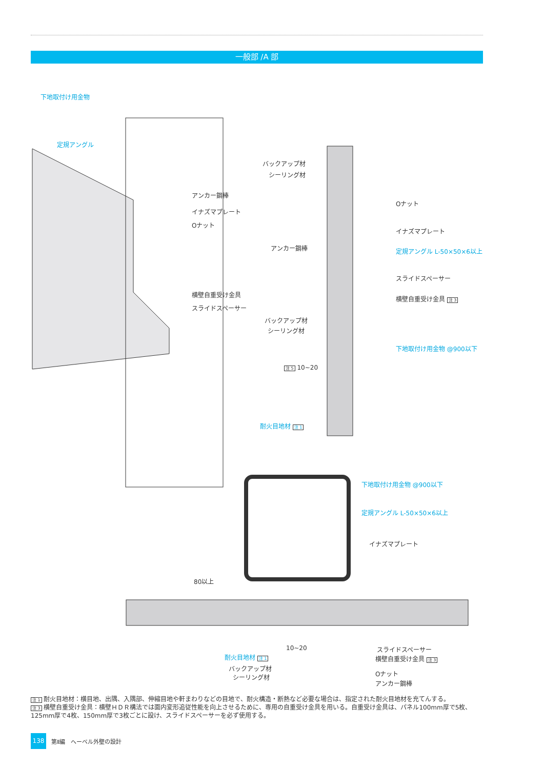一般部 /A 部
下地取付け用金物
定規アングル
アンカー鋼棒
イナズマプレート
Oナット
横壁自重受け金具
スライドスペーサー
バックアップ材
シーリング材
Oナット
イナズマプレート
アンカー鋼棒 定規アングル L-50×50×6以上
スライドスペーサー
横壁自重受け金具 注 3
バックアップ材
シーリング材
下地取付け用金物 @900以下
注 5 10~20
耐火目地材 注 1
下地取付け用金物 @900以下
定規アングル L-50×50×6以上
イナズマプレート
80以上
10~20
耐火目地材 注 1
バックアップ材
シーリング材
スライドスペーサー
横壁自重受け金具 注 3
Oナット
アンカー鋼棒
注 1 耐火目地材：横目地、出隅、入隅部、伸縮目地や軒まわりなどの目地で、耐火構造・断熱など必要な場合は、指定された耐火目地材を充てんする。
注 3 横壁自重受け金具：横壁ＨＤＲ構法では面内変形追従性能を向上させるために、専用の自重受け金具を用いる。自重受け金具は、パネル100mm厚で5枚、125mm厚で4枚、150mm厚で3枚ごとに設け、スライドスペーサーを必ず使用する。
138
第Ⅱ編　へーベル外壁の設計